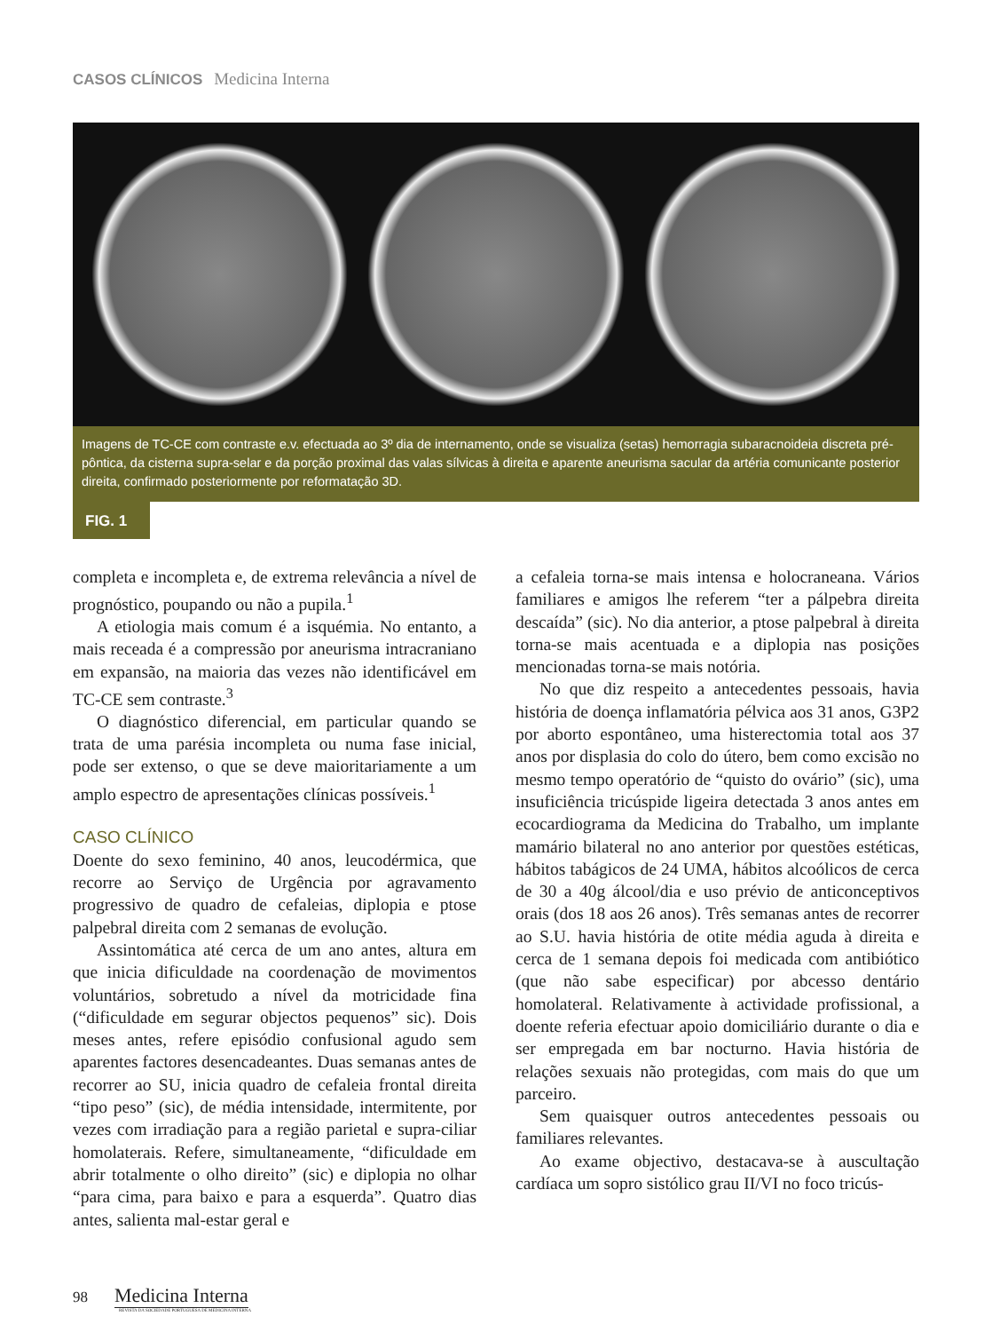CASOS CLÍNICOS Medicina Interna
Imagens de TC-CE com contraste e.v. efectuada ao 3º dia de internamento, onde se visualiza (setas) hemorragia subaracnoideia discreta pré-pôntica, da cisterna supra-selar e da porção proximal das valas sílvicas à direita e aparente aneurisma sacular da artéria comunicante posterior direita, confirmado posteriormente por reformatação 3D.
FIG. 1
completa e incompleta e, de extrema relevância a nível de prognóstico, poupando ou não a pupila.<sup>1</sup>
A etiologia mais comum é a isquémia. No entanto, a mais receada é a compressão por aneurisma intracraniano em expansão, na maioria das vezes não identificável em TC-CE sem contraste.<sup>3</sup>
O diagnóstico diferencial, em particular quando se trata de uma parésia incompleta ou numa fase inicial, pode ser extenso, o que se deve maioritariamente a um amplo espectro de apresentações clínicas possíveis.<sup>1</sup>
CASO CLÍNICO
Doente do sexo feminino, 40 anos, leucodérmica, que recorre ao Serviço de Urgência por agravamento progressivo de quadro de cefaleias, diplopia e ptose palpebral direita com 2 semanas de evolução.
Assintomática até cerca de um ano antes, altura em que inicia dificuldade na coordenação de movimentos voluntários, sobretudo a nível da motricidade fina (“dificuldade em segurar objectos pequenos” sic). Dois meses antes, refere episódio confusional agudo sem aparentes factores desencadeantes. Duas semanas antes de recorrer ao SU, inicia quadro de cefaleia frontal direita “tipo peso” (sic), de média intensidade, intermitente, por vezes com irradiação para a região parietal e supra-ciliar homolaterais. Refere, simultaneamente, “dificuldade em abrir totalmente o olho direito” (sic) e diplopia no olhar “para cima, para baixo e para a esquerda”. Quatro dias antes, salienta mal-estar geral e
a cefaleia torna-se mais intensa e holocraneana. Vários familiares e amigos lhe referem “ter a pálpebra direita descaída” (sic). No dia anterior, a ptose palpebral à direita torna-se mais acentuada e a diplopia nas posições mencionadas torna-se mais notória.
No que diz respeito a antecedentes pessoais, havia história de doença inflamatória pélvica aos 31 anos, G3P2 por aborto espontâneo, uma histerectomia total aos 37 anos por displasia do colo do útero, bem como excisão no mesmo tempo operatório de “quisto do ovário” (sic), uma insuficiência tricúspide ligeira detectada 3 anos antes em ecocardiograma da Medicina do Trabalho, um implante mamário bilateral no ano anterior por questões estéticas, hábitos tabágicos de 24 UMA, hábitos alcoólicos de cerca de 30 a 40g álcool/dia e uso prévio de anticonceptivos orais (dos 18 aos 26 anos). Três semanas antes de recorrer ao S.U. havia história de otite média aguda à direita e cerca de 1 semana depois foi medicada com antibiótico (que não sabe especificar) por abcesso dentário homolateral. Relativamente à actividade profissional, a doente referia efectuar apoio domiciliário durante o dia e ser empregada em bar nocturno. Havia história de relações sexuais não protegidas, com mais do que um parceiro.
Sem quaisquer outros antecedentes pessoais ou familiares relevantes.
Ao exame objectivo, destacava-se à auscultação cardíaca um sopro sistólico grau II/VI no foco tricús-
98 Medicina Interna
REVISTA DA SOCIEDADE PORTUGUESA DE MEDICINA INTERNA